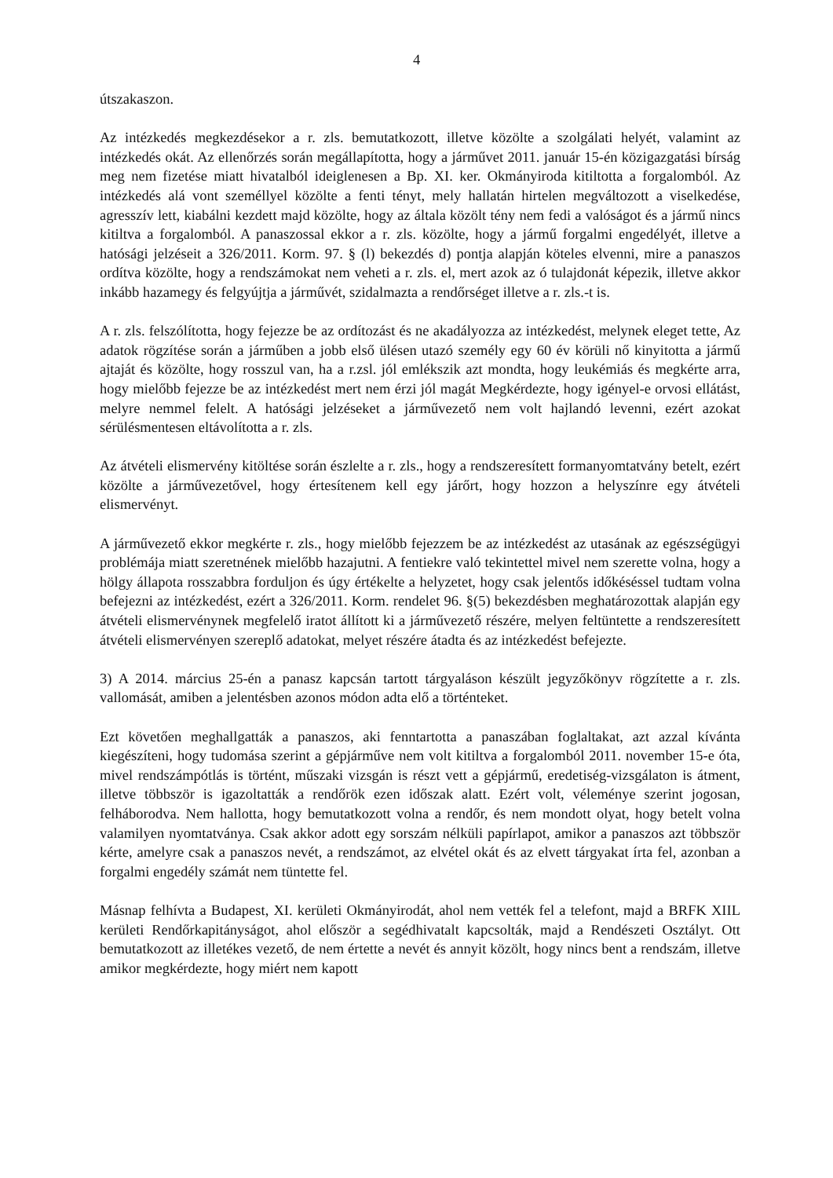4
útszakaszon.
Az intézkedés megkezdésekor a r. zls. bemutatkozott, illetve közölte a szolgálati helyét, valamint az intézkedés okát. Az ellenőrzés során megállapította, hogy a járművet 2011. január 15-én közigazgatási bírság meg nem fizetése miatt hivatalból ideiglenesen a Bp. XI. ker. Okmányiroda kitiltotta a forgalomból. Az intézkedés alá vont személlyel közölte a fenti tényt, mely hallatán hirtelen megváltozott a viselkedése, agresszív lett, kiabálni kezdett majd közölte, hogy az általa közölt tény nem fedi a valóságot és a jármű nincs kitiltva a forgalomból. A panaszossal ekkor a r. zls. közölte, hogy a jármű forgalmi engedélyét, illetve a hatósági jelzéseit a 326/2011. Korm. 97. § (l) bekezdés d) pontja alapján köteles elvenni, mire a panaszos ordítva közölte, hogy a rendszámokat nem veheti a r. zls. el, mert azok az ó tulajdonát képezik, illetve akkor inkább hazamegy és felgyújtja a járművét, szidalmazta a rendőrséget illetve a r. zls.-t is.
A r. zls. felszólította, hogy fejezze be az ordítozást és ne akadályozza az intézkedést, melynek eleget tette, Az adatok rögzítése során a járműben a jobb első ülésen utazó személy egy 60 év körüli nő kinyitotta a jármű ajtaját és közölte, hogy rosszul van, ha a r.zsl. jól emlékszik azt mondta, hogy leukémiás és megkérte arra, hogy mielőbb fejezze be az intézkedést mert nem érzi jól magát Megkérdezte, hogy igényel-e orvosi ellátást, melyre nemmel felelt. A hatósági jelzéseket a járművezető nem volt hajlandó levenni, ezért azokat sérülésmentesen eltávolította a r. zls.
Az átvételi elismervény kitöltése során észlelte a r. zls., hogy a rendszeresített formanyomtatvány betelt, ezért közölte a járművezetővel, hogy értesítenem kell egy járőrt, hogy hozzon a helyszínre egy átvételi elismervényt.
A járművezető ekkor megkérte r. zls., hogy mielőbb fejezzem be az intézkedést az utasának az egészségügyi problémája miatt szeretnének mielőbb hazajutni. A fentiekre való tekintettel mivel nem szerette volna, hogy a hölgy állapota rosszabbra forduljon és úgy értékelte a helyzetet, hogy csak jelentős időkéséssel tudtam volna befejezni az intézkedést, ezért a 326/2011. Korm. rendelet 96. §(5) bekezdésben meghatározottak alapján egy átvételi elismervénynek megfelelő iratot állított ki a járművezető részére, melyen feltüntette a rendszeresített átvételi elismervényen szereplő adatokat, melyet részére átadta és az intézkedést befejezte.
3) A 2014. március 25-én a panasz kapcsán tartott tárgyaláson készült jegyzőkönyv rögzítette a r. zls. vallomását, amiben a jelentésben azonos módon adta elő a történteket.
Ezt követően meghallgatták a panaszos, aki fenntartotta a panaszában foglaltakat, azt azzal kívánta kiegészíteni, hogy tudomása szerint a gépjárműve nem volt kitiltva a forgalomból 2011. november 15-e óta, mivel rendszámpótlás is történt, műszaki vizsgán is részt vett a gépjármű, eredetiség-vizsgálaton is átment, illetve többször is igazoltatták a rendőrök ezen időszak alatt. Ezért volt, véleménye szerint jogosan, felháborodva. Nem hallotta, hogy bemutatkozott volna a rendőr, és nem mondott olyat, hogy betelt volna valamilyen nyomtatványa. Csak akkor adott egy sorszám nélküli papírlapot, amikor a panaszos azt többször kérte, amelyre csak a panaszos nevét, a rendszámot, az elvétel okát és az elvett tárgyakat írta fel, azonban a forgalmi engedély számát nem tüntette fel.
Másnap felhívta a Budapest, XI. kerületi Okmányirodát, ahol nem vették fel a telefont, majd a BRFK XIIL kerületi Rendőrkapitányságot, ahol először a segédhivatalt kapcsolták, majd a Rendészeti Osztályt. Ott bemutatkozott az illetékes vezető, de nem értette a nevét és annyit közölt, hogy nincs bent a rendszám, illetve amikor megkérdezte, hogy miért nem kapott